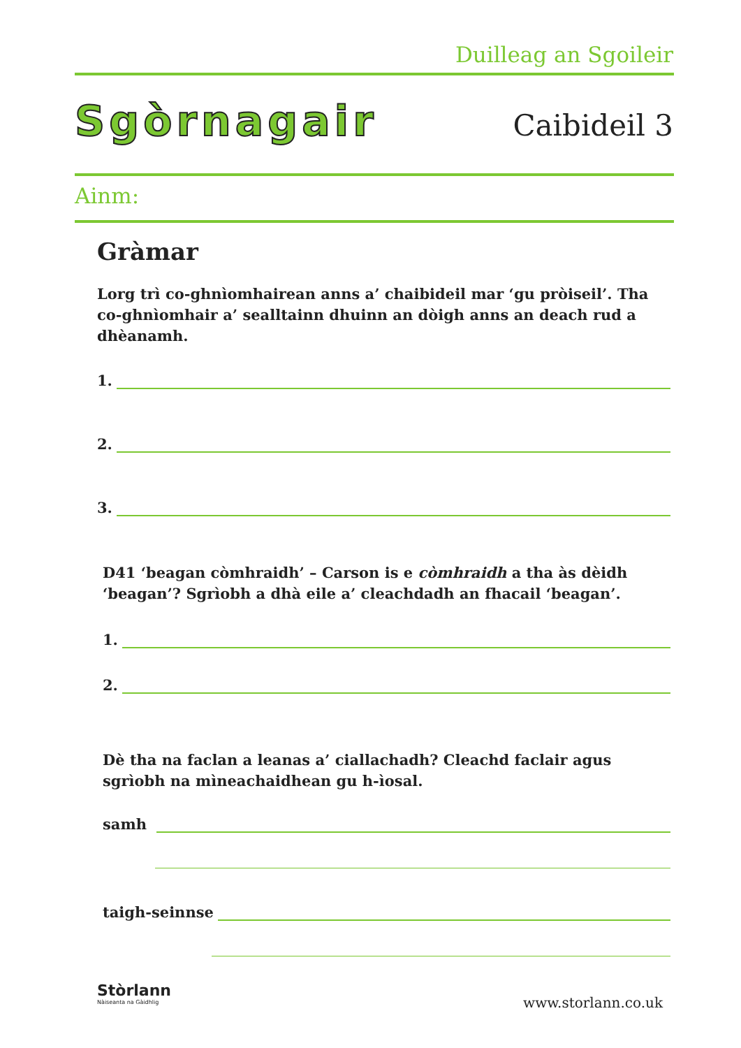Duilleag an Sgoileir
Sgòrnagair Caibideil 3
Ainm:
Gràmar
Lorg trì co-ghnìomhairean anns a’ chaibideil mar ‘gu pròiseil’. Tha co-ghnìomhair a’ sealltainn dhuinn an dòigh anns an deach rud a dhèanamh.
1.
2.
3.
D41 ‘beagan còmhraidh’ – Carson is e còmhraidh a tha às dèidh ‘beagan’? Sgrìobh a dhà eile a’ cleachdadh an fhacail ‘beagan’.
1.
2.
Dè tha na faclan a leanas a’ ciallachadh? Cleachd faclair agus sgrìobh na mìneachaidhean gu h-ìosal.
samh
taigh-seinnse
Stòrlann
Nàiseanta na Gàidhlig
www.storlann.co.uk